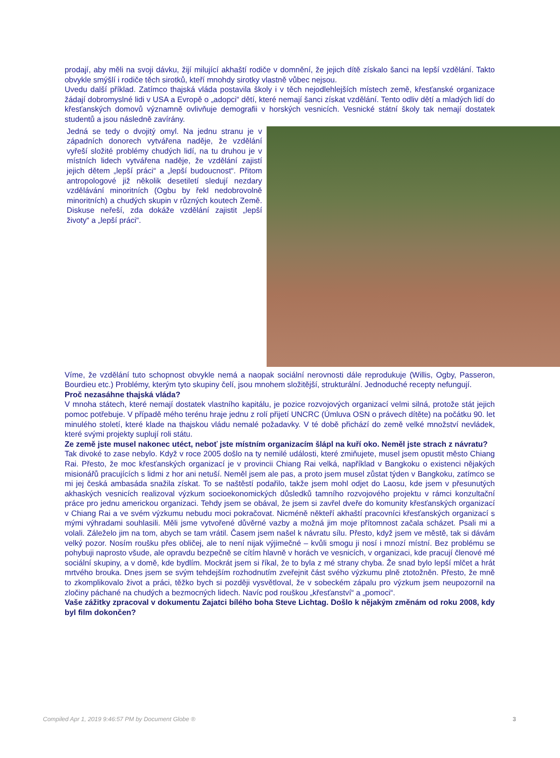prodají, aby měli na svoji dávku, žijí milující akhaští rodiče v domnění, že jejich dítě získalo šanci na lepší vzdělání. Takto obvykle smýšlí i rodiče těch sirotků, kteří mnohdy sirotky vlastně vůbec nejsou.
Uvedu další příklad. Zatímco thajská vláda postavila školy i v těch nejodlehlejších místech země, křesťanské organizace žádají dobromyslné lidi v USA a Evropě o „adopci“ dětí, které nemají šanci získat vzdělání. Tento odliv dětí a mladých lidí do křesťanských domovů významně ovlivňuje demografii v horských vesnicích. Vesnické státní školy tak nemají dostatek studentů a jsou následně zavírány.
Jedná se tedy o dvojitý omyl. Na jednu stranu je v západních donorech vytvářena naděje, že vzdělání vyřeší složité problémy chudých lidí, na tu druhou je v místních lidech vytvářena naděje, že vzdělání zajistí jejich dětem „lepší práci“ a „lepší budoucnost“. Přitom antropologové již několik desetiletí sledují nezdary vzdělávání minoritních (Ogbu by řekl nedobrovolně minoritních) a chudých skupin v různých koutech Země. Diskuse neřeší, zda dokáže vzdělání zajistit „lepší životy“ a „lepší práci“.
Víme, že vzdělání tuto schopnost obvykle nemá a naopak sociální nerovnosti dále reprodukuje (Willis, Ogby, Passeron, Bourdieu etc.) Problémy, kterým tyto skupiny čelí, jsou mnohem složitější, strukturální. Jednoduché recepty nefungují.
Proč nezasáhne thajská vláda?
V mnoha státech, které nemají dostatek vlastního kapitálu, je pozice rozvojových organizací velmi silná, protože stát jejich pomoc potřebuje. V případě mého terénu hraje jednu z rolí přijetí UNCRC (Úmluva OSN o právech dítěte) na počátku 90. let minulého století, které klade na thajskou vládu nemalé požadavky. V té době přichází do země velké množství nevládek, které svými projekty suplují roli státu.
Ze země jste musel nakonec utéct, neboť jste místním organizacím šlápl na kuří oko. Neměl jste strach z návratu?
Tak divoké to zase nebylo. Když v roce 2005 došlo na ty nemilé události, které zmiňujete, musel jsem opustit město Chiang Rai. Přesto, že moc křesťanských organizací je v provincii Chiang Rai velká, například v Bangkoku o existenci nějakých misionářů pracujících s lidmi z hor ani netuší. Neměl jsem ale pas, a proto jsem musel zůstat týden v Bangkoku, zatímco se mi jej česká ambasáda snažila získat. To se naštěstí podařilo, takže jsem mohl odjet do Laosu, kde jsem v přesunutých akhaských vesnicích realizoval výzkum socioekonomických důsledků tamního rozvojového projektu v rámci konzultační práce pro jednu americkou organizaci. Tehdy jsem se obával, že jsem si zavřel dveře do komunity křesťanských organizací v Chiang Rai a ve svém výzkumu nebudu moci pokračovat. Nicméně někteří akhaští pracovníci křesťanských organizací s mými výhradami souhlasili. Měli jsme vytvořené důvěrné vazby a možná jim moje přítomnost začala scházet. Psali mi a volali. Záleželo jim na tom, abych se tam vrátil. Časem jsem našel k návratu sílu. Přesto, když jsem ve městě, tak si dávám velký pozor. Nosím roušku přes obličej, ale to není nijak výjimečné – kvůli smogu ji nosí i mnozí místní. Bez problému se pohybuji naprosto všude, ale opravdu bezpečně se cítím hlavně v horách ve vesnicích, v organizaci, kde pracují členové mé sociální skupiny, a v domě, kde bydlím. Mockrát jsem si říkal, že to byla z mé strany chyba. Že snad bylo lepší mlčet a hrát mrtvého brouka. Dnes jsem se svým tehdejším rozhodnutím zveřejnit část svého výzkumu plně ztotožněn. Přesto, že mně to zkomplikovalo život a práci, těžko bych si později vysvětloval, že v sobeckém zápalu pro výzkum jsem neupozornil na zločiny páchané na chudých a bezmocných lidech. Navíc pod rouškou „křesťanství“ a „pomoci“.
Vaše zážitky zpracoval v dokumentu Zajatci bílého boha Steve Lichtag. Došlo k nějakým změnám od roku 2008, kdy byl film dokončen?
Compiled Apr 1, 2019 9:46:57 PM by Document Globe ® 3